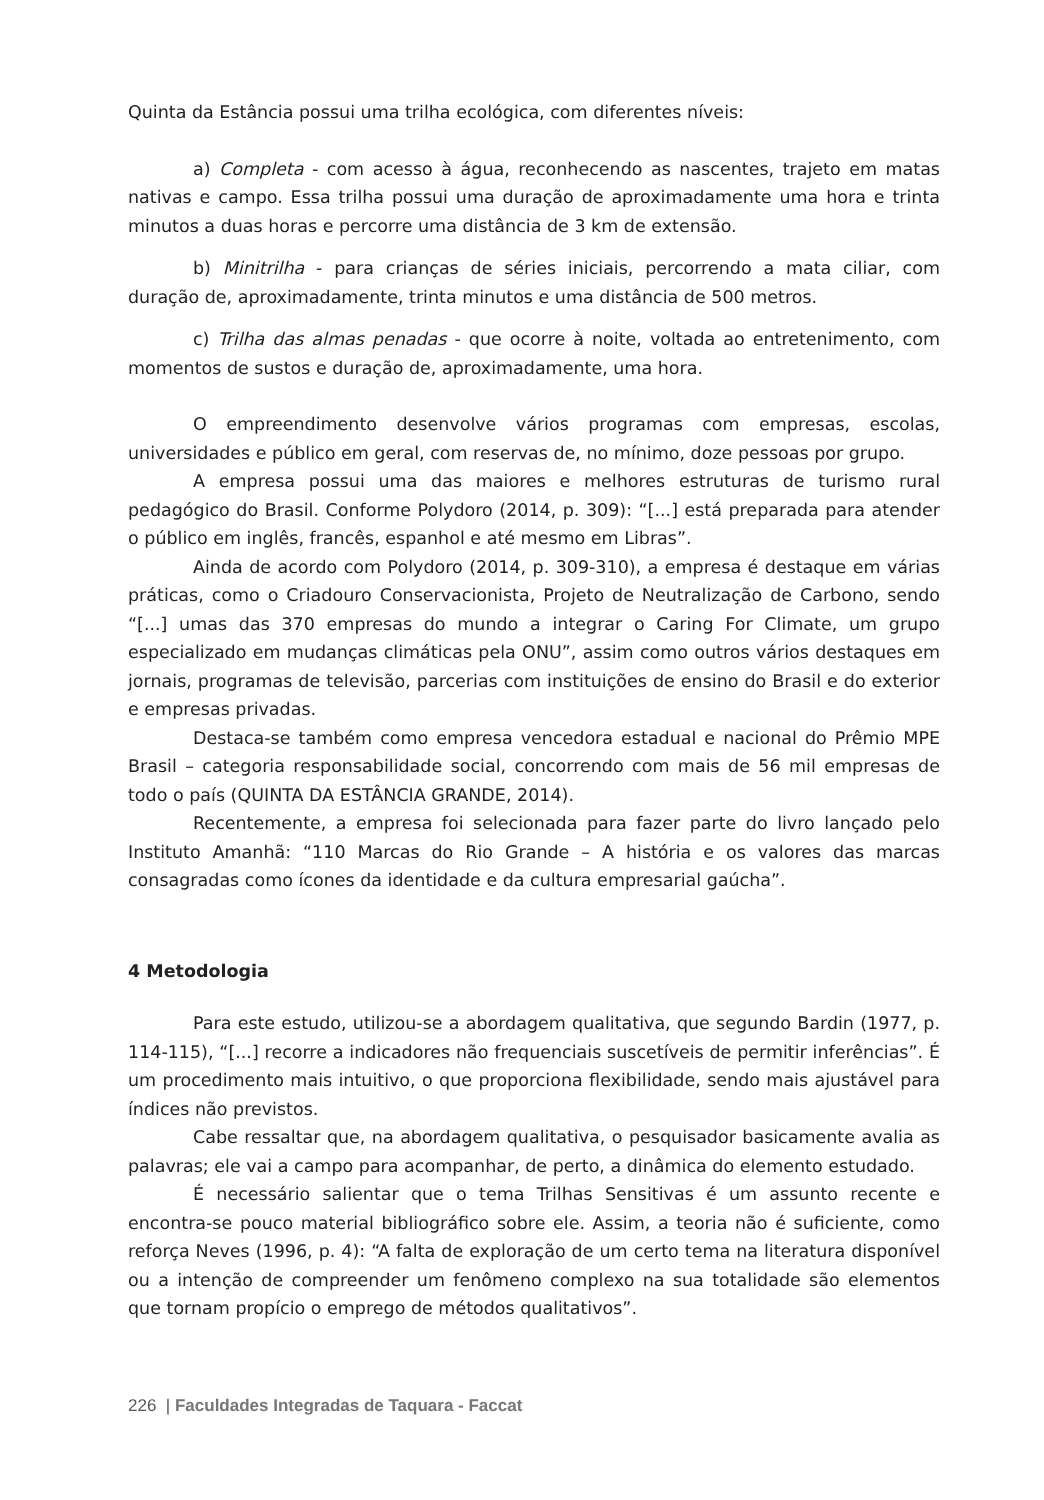Quinta da Estância possui uma trilha ecológica, com diferentes níveis:
a) Completa - com acesso à água, reconhecendo as nascentes, trajeto em matas nativas e campo. Essa trilha possui uma duração de aproximadamente uma hora e trinta minutos a duas horas e percorre uma distância de 3 km de extensão.
b) Minitrilha - para crianças de séries iniciais, percorrendo a mata ciliar, com duração de, aproximadamente, trinta minutos e uma distância de 500 metros.
c) Trilha das almas penadas - que ocorre à noite, voltada ao entretenimento, com momentos de sustos e duração de, aproximadamente, uma hora.
O empreendimento desenvolve vários programas com empresas, escolas, universidades e público em geral, com reservas de, no mínimo, doze pessoas por grupo.
A empresa possui uma das maiores e melhores estruturas de turismo rural pedagógico do Brasil. Conforme Polydoro (2014, p. 309): “[...] está preparada para atender o público em inglês, francês, espanhol e até mesmo em Libras”.
Ainda de acordo com Polydoro (2014, p. 309-310), a empresa é destaque em várias práticas, como o Criadouro Conservacionista, Projeto de Neutralização de Carbono, sendo “[...] umas das 370 empresas do mundo a integrar o Caring For Climate, um grupo especializado em mudanças climáticas pela ONU”, assim como outros vários destaques em jornais, programas de televisão, parcerias com instituições de ensino do Brasil e do exterior e empresas privadas.
Destaca-se também como empresa vencedora estadual e nacional do Prêmio MPE Brasil – categoria responsabilidade social, concorrendo com mais de 56 mil empresas de todo o país (QUINTA DA ESTÂNCIA GRANDE, 2014).
Recentemente, a empresa foi selecionada para fazer parte do livro lançado pelo Instituto Amanhã: “110 Marcas do Rio Grande – A história e os valores das marcas consagradas como ícones da identidade e da cultura empresarial gaúcha”.
4 Metodologia
Para este estudo, utilizou-se a abordagem qualitativa, que segundo Bardin (1977, p. 114-115), “[...] recorre a indicadores não frequenciais suscetíveis de permitir inferências”. É um procedimento mais intuitivo, o que proporciona flexibilidade, sendo mais ajustável para índices não previstos.
Cabe ressaltar que, na abordagem qualitativa, o pesquisador basicamente avalia as palavras; ele vai a campo para acompanhar, de perto, a dinâmica do elemento estudado.
É necessário salientar que o tema Trilhas Sensitivas é um assunto recente e encontra-se pouco material bibliográfico sobre ele. Assim, a teoria não é suficiente, como reforça Neves (1996, p. 4): “A falta de exploração de um certo tema na literatura disponível ou a intenção de compreender um fenômeno complexo na sua totalidade são elementos que tornam propício o emprego de métodos qualitativos”.
226 | Faculdades Integradas de Taquara - Faccat